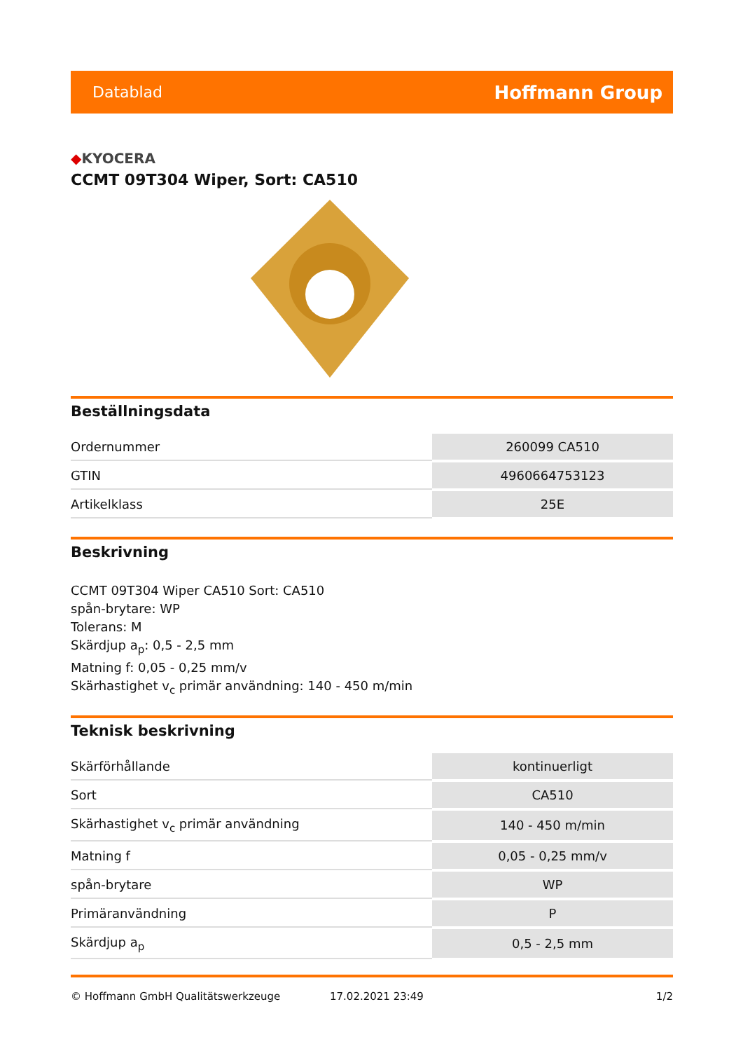Datablad
Hoffmann Group
◆KYOCERA
CCMT 09T304 Wiper, Sort: CA510
Beställningsdata
| Ordernummer | 260099 CA510 |
| GTIN | 4960664753123 |
| Artikelklass | 25E |
Beskrivning
CCMT 09T304 Wiper CA510 Sort: CA510
spån-brytare: WP
Tolerans: M
Skärdjup a<sub>p</sub>: 0,5 - 2,5 mm
Matning f: 0,05 - 0,25 mm/v
Skärhastighet v<sub>c</sub> primär användning: 140 - 450 m/min
Teknisk beskrivning
| Skärförhållande | kontinuerligt |
| Sort | CA510 |
| Skärhastighet v<sub>c</sub> primär användning | 140 - 450 m/min |
| Matning f | 0,05 - 0,25 mm/v |
| spån-brytare | WP |
| Primäranvändning | P |
| Skärdjup a<sub>p</sub> | 0,5 - 2,5 mm |
© Hoffmann GmbH Qualitätswerkzeuge 17.02.2021 23:49 1/2